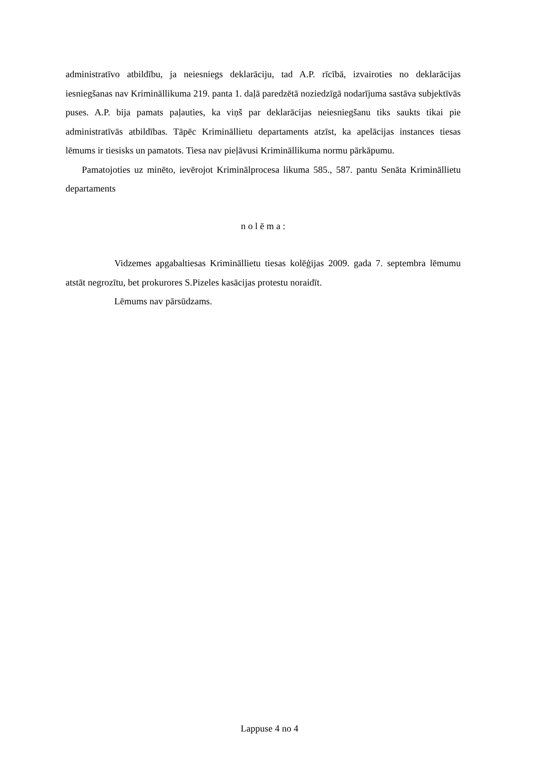administratīvo atbildību, ja neiesniegs deklarāciju, tad A.P. rīcībā, izvairoties no deklarācijas iesniegšanas nav Krimināllikuma 219. panta 1. daļā paredzētā noziedzīgā nodarījuma sastāva subjektīvās puses. A.P. bija pamats paļauties, ka viņš par deklarācijas neiesniegšanu tiks saukts tikai pie administratīvās atbildības. Tāpēc Krimināllietu departaments atzīst, ka apelācijas instances tiesas lēmums ir tiesisks un pamatots. Tiesa nav pieļāvusi Krimināllikuma normu pārkāpumu.
Pamatojoties uz minēto, ievērojot Kriminālprocesa likuma 585., 587. pantu Senāta Krimināllietu departaments
n o l ē m a :
Vidzemes apgabaltiesas Krimināllietu tiesas kolēģijas 2009. gada 7. septembra lēmumu atstāt negrozītu, bet prokurores S.Pizeles kasācijas protestu noraidīt.
Lēmums nav pārsūdzams.
Lappuse 4 no 4